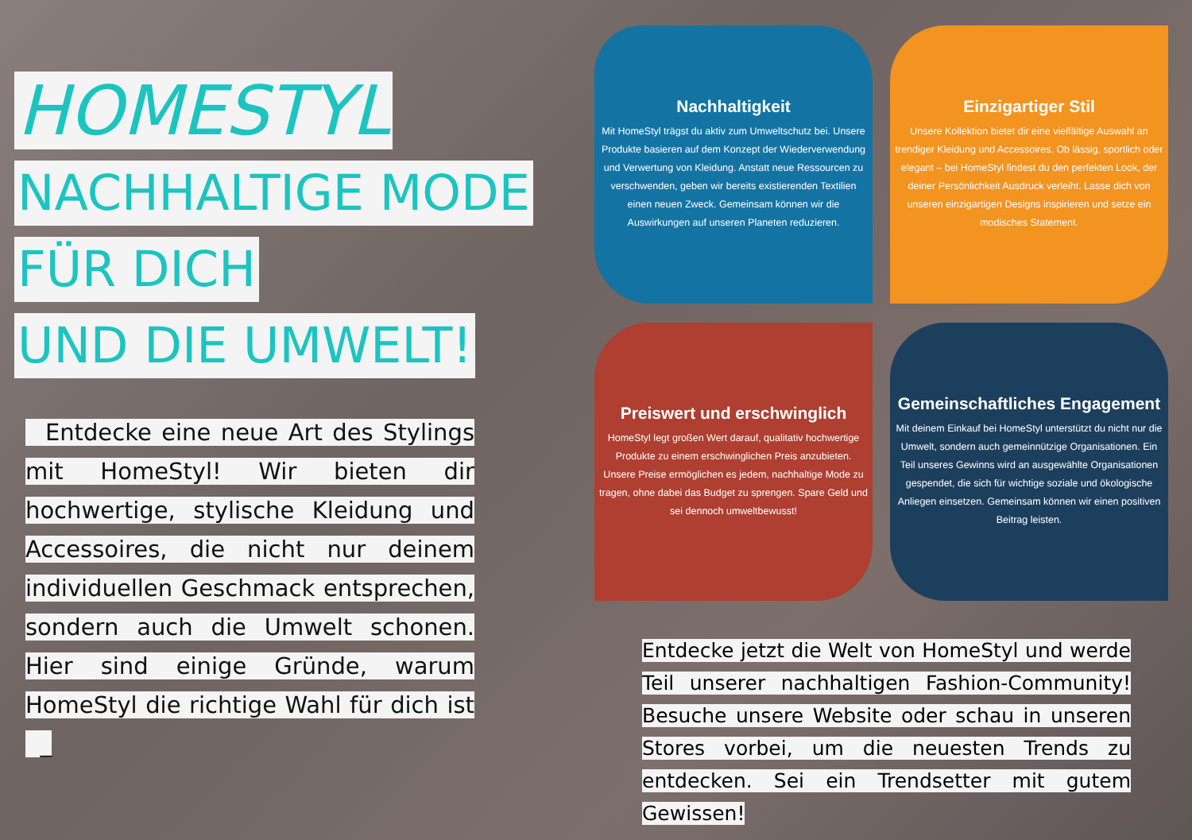HOMESTYL
NACHHALTIGE MODE
FÜR DICH
UND DIE UMWELT!
Entdecke eine neue Art des Stylings mit HomeStyl! Wir bieten dir hochwertige, stylische Kleidung und Accessoires, die nicht nur deinem individuellen Geschmack entsprechen, sondern auch die Umwelt schonen. Hier sind einige Gründe, warum HomeStyl die richtige Wahl für dich ist _
Nachhaltigkeit
Mit HomeStyl trägst du aktiv zum Umweltschutz bei. Unsere Produkte basieren auf dem Konzept der Wiederverwendung und Verwertung von Kleidung. Anstatt neue Ressourcen zu verschwenden, geben wir bereits existierenden Textilien einen neuen Zweck. Gemeinsam können wir die Auswirkungen auf unseren Planeten reduzieren.
Einzigartiger Stil
Unsere Kollektion bietet dir eine vielfältige Auswahl an trendiger Kleidung und Accessoires. Ob lässig, sportlich oder elegant – bei HomeStyl findest du den perfekten Look, der deiner Persönlichkeit Ausdruck verleiht. Lasse dich von unseren einzigartigen Designs inspirieren und setze ein modisches Statement.
Preiswert und erschwinglich
HomeStyl legt großen Wert darauf, qualitativ hochwertige Produkte zu einem erschwinglichen Preis anzubieten. Unsere Preise ermöglichen es jedem, nachhaltige Mode zu tragen, ohne dabei das Budget zu sprengen. Spare Geld und sei dennoch umweltbewusst!
Gemeinschaftliches Engagement
Mit deinem Einkauf bei HomeStyl unterstützt du nicht nur die Umwelt, sondern auch gemeinnützige Organisationen. Ein Teil unseres Gewinns wird an ausgewählte Organisationen gespendet, die sich für wichtige soziale und ökologische Anliegen einsetzen. Gemeinsam können wir einen positiven Beitrag leisten.
Entdecke jetzt die Welt von HomeStyl und werde Teil unserer nachhaltigen Fashion-Community! Besuche unsere Website oder schau in unseren Stores vorbei, um die neuesten Trends zu entdecken. Sei ein Trendsetter mit gutem Gewissen!